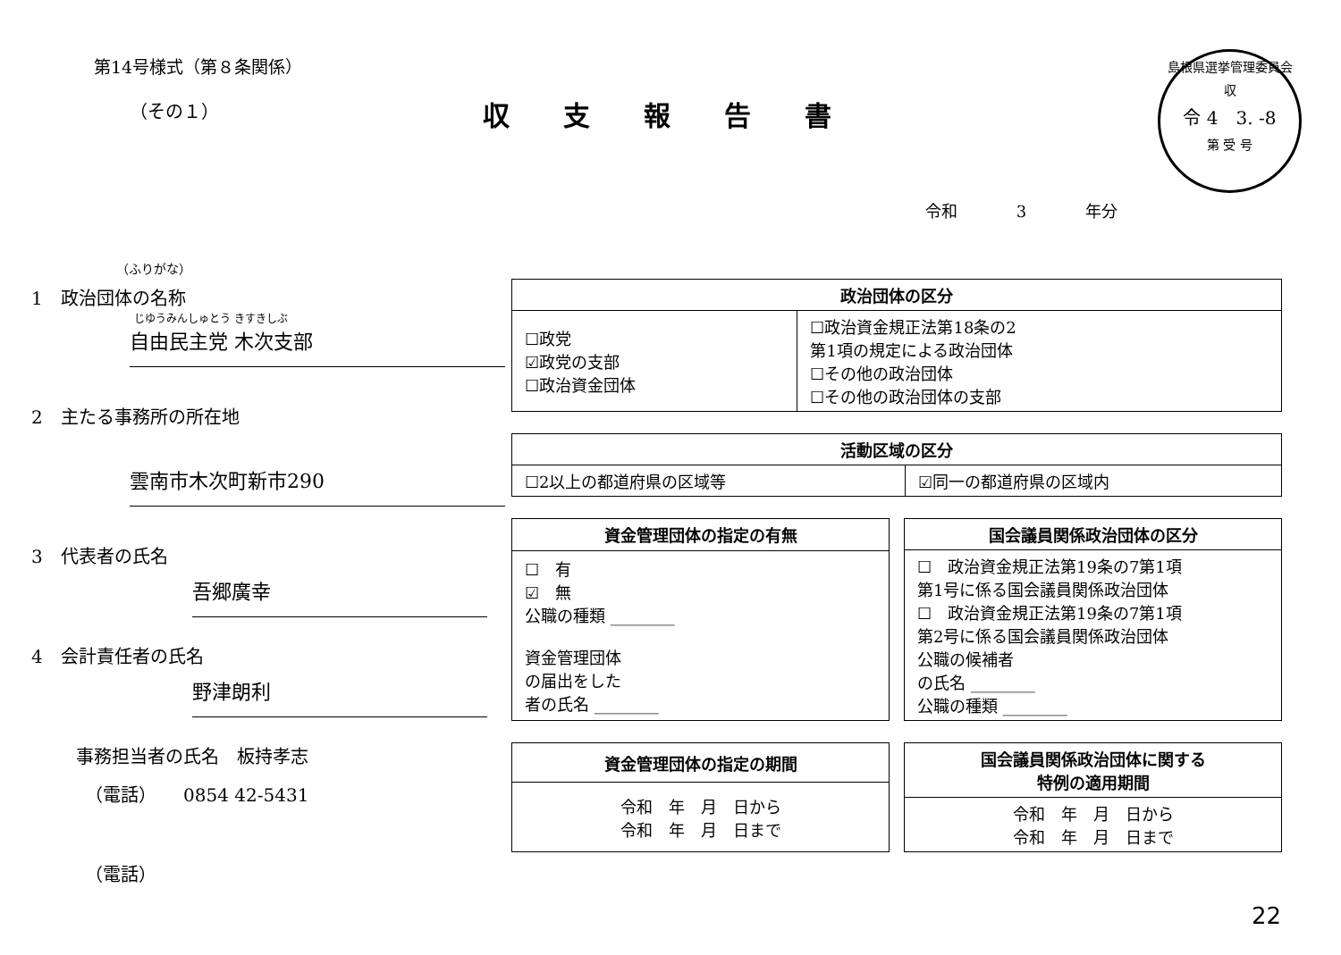第14号様式（第８条関係）
（その１）
収支報告書
島根県選挙管理委員会
収
令 4　3. -8
第 受 号
令和 3 年分
（ふりがな）
1　政治団体の名称
じゆうみんしゅとう きすきしぶ
自由民主党 木次支部
2　主たる事務所の所在地
雲南市木次町新市290
3　代表者の氏名
吾郷廣幸
4　会計責任者の氏名
野津朗利
事務担当者の氏名　板持孝志
（電話）　　0854 42-5431
（電話）
| 政治団体の区分 | |
| --- | --- |
| ☐政党 ☑政党の支部 ☐政治資金団体 | ☐政治資金規正法第18条の2 第1項の規定による政治団体 ☐その他の政治団体 ☐その他の政治団体の支部 |
| 活動区域の区分 | |
| --- | --- |
| ☐2以上の都道府県の区域等 | ☑同一の都道府県の区域内 |
| 資金管理団体の指定の有無 |
| --- |
| ☐ 有 ☑ 無 公職の種類 ________ 資金管理団体 の届出をした 者の氏名 ________ |
| 国会議員関係政治団体の区分 |
| --- |
| ☐ 政治資金規正法第19条の7第1項 第1号に係る国会議員関係政治団体 ☐ 政治資金規正法第19条の7第1項 第2号に係る国会議員関係政治団体 公職の候補者 の氏名 ________ 公職の種類 ________ |
| 資金管理団体の指定の期間 |
| --- |
| 令和 年 月 日から 令和 年 月 日まで |
| 国会議員関係政治団体に関する 特例の適用期間 |
| --- |
| 令和 年 月 日から 令和 年 月 日まで |
22